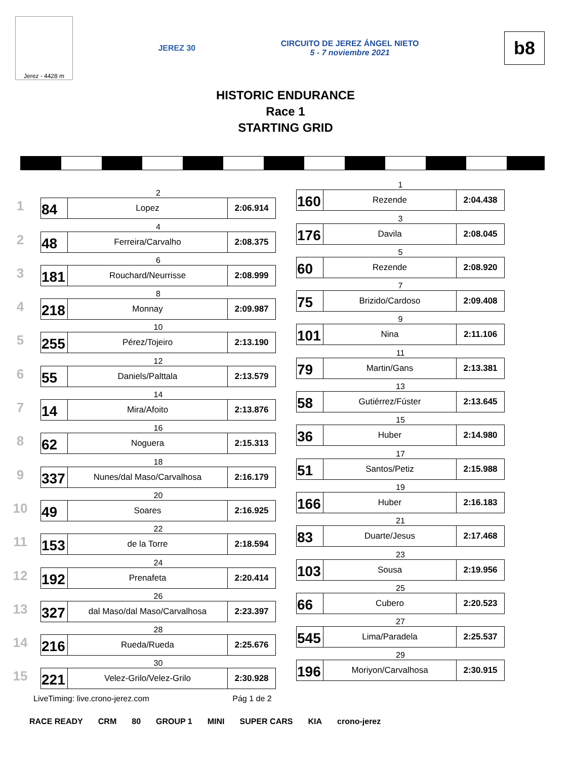Jerez - 4428 m
JEREZ 30
CIRCUITO DE JEREZ ÁNGEL NIETO
5 - 7 noviembre 2021
b8
HISTORIC ENDURANCE
Race 1
STARTING GRID
1
2
| 84 | Lopez | 2:06.914 |
2
4
| 48 | Ferreira/Carvalho | 2:08.375 |
3
6
| 181 | Rouchard/Neurrisse | 2:08.999 |
4
8
| 218 | Monnay | 2:09.987 |
5
10
| 255 | Pérez/Tojeiro | 2:13.190 |
6
12
| 55 | Daniels/Palttala | 2:13.579 |
7
14
| 14 | Mira/Afoito | 2:13.876 |
8
16
| 62 | Noguera | 2:15.313 |
9
18
| 337 | Nunes/dal Maso/Carvalhosa | 2:16.179 |
10
20
| 49 | Soares | 2:16.925 |
11
22
| 153 | de la Torre | 2:18.594 |
12
24
| 192 | Prenafeta | 2:20.414 |
13
26
| 327 | dal Maso/dal Maso/Carvalhosa | 2:23.397 |
14
28
| 216 | Rueda/Rueda | 2:25.676 |
15
30
| 221 | Velez-Grilo/Velez-Grilo | 2:30.928 |
1
| 160 | Rezende | 2:04.438 |
3
| 176 | Davila | 2:08.045 |
5
| 60 | Rezende | 2:08.920 |
7
| 75 | Brizido/Cardoso | 2:09.408 |
9
| 101 | Nina | 2:11.106 |
11
| 79 | Martin/Gans | 2:13.381 |
13
| 58 | Gutiérrez/Fúster | 2:13.645 |
15
| 36 | Huber | 2:14.980 |
17
| 51 | Santos/Petiz | 2:15.988 |
19
| 166 | Huber | 2:16.183 |
21
| 83 | Duarte/Jesus | 2:17.468 |
23
| 103 | Sousa | 2:19.956 |
25
| 66 | Cubero | 2:20.523 |
27
| 545 | Lima/Paradela | 2:25.537 |
29
| 196 | Moriyon/Carvalhosa | 2:30.915 |
LiveTiming: live.crono-jerez.com Pág 1 de 2
RACE READY CRM 80 GROUP 1 MINI SUPER CARS KIA crono-jerez